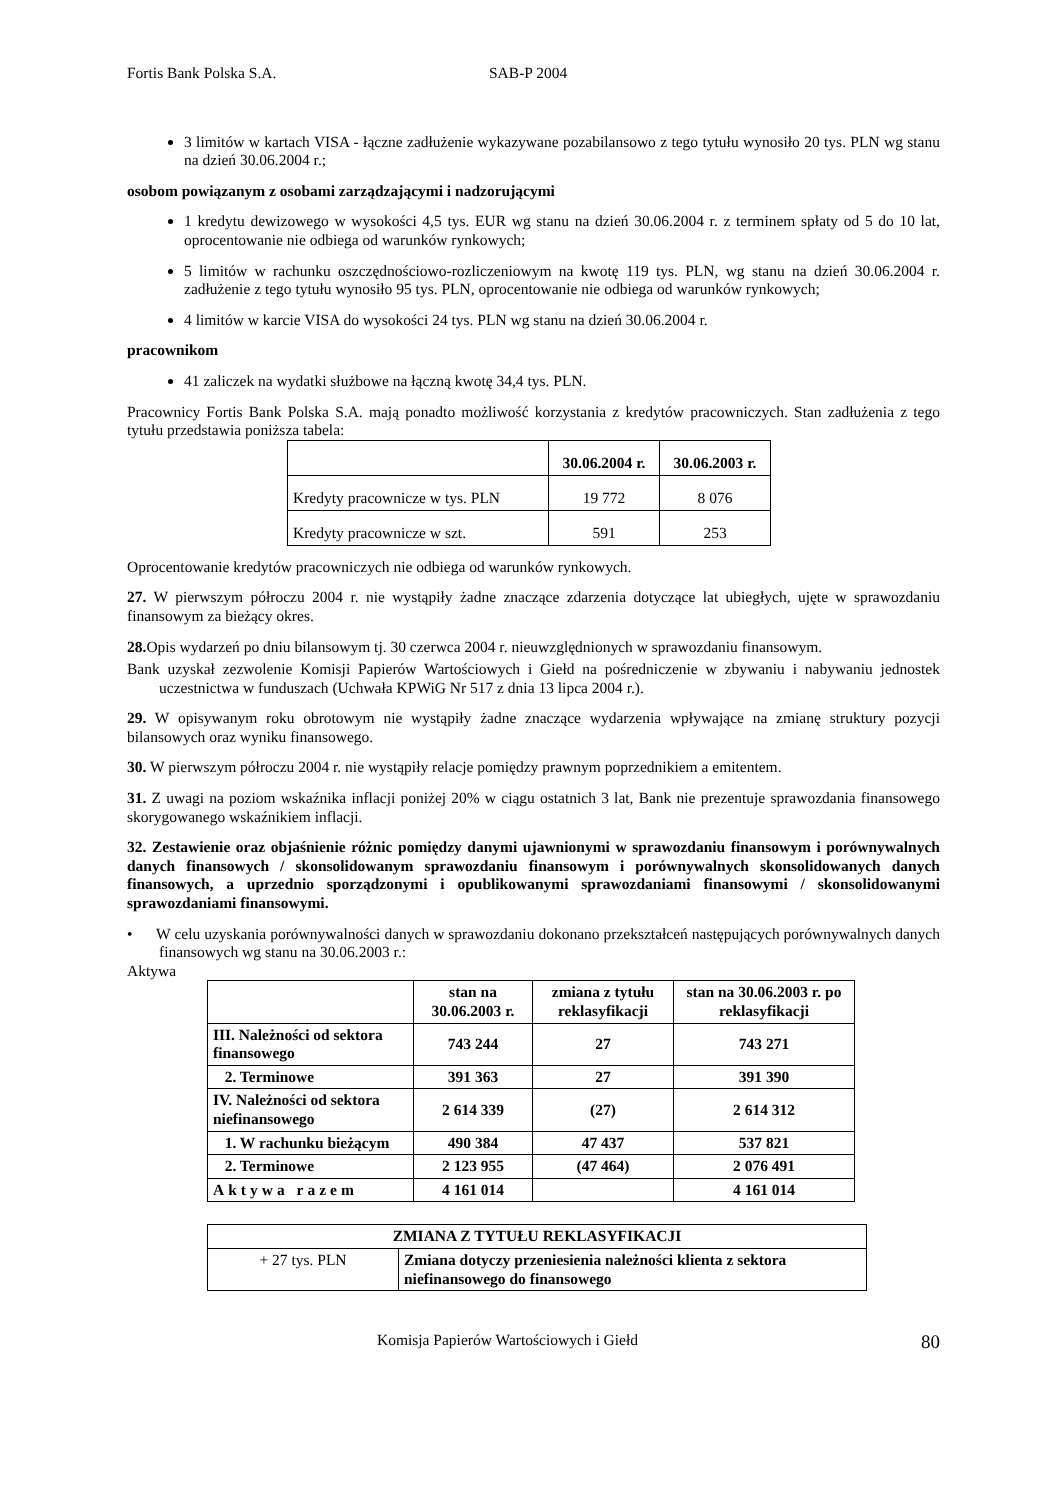Fortis Bank Polska S.A. SAB-P 2004
3 limitów w kartach VISA - łączne zadłużenie wykazywane pozabilansowo z tego tytułu wynosiło 20 tys. PLN wg stanu na dzień 30.06.2004 r.;
osobom powiązanym z osobami zarządzającymi i nadzorującymi
1 kredytu dewizowego w wysokości 4,5 tys. EUR wg stanu na dzień 30.06.2004 r. z terminem spłaty od 5 do 10 lat, oprocentowanie nie odbiega od warunków rynkowych;
5 limitów w rachunku oszczędnościowo-rozliczeniowym na kwotę 119 tys. PLN, wg stanu na dzień 30.06.2004 r. zadłużenie z tego tytułu wynosiło 95 tys. PLN, oprocentowanie nie odbiega od warunków rynkowych;
4 limitów w karcie VISA do wysokości 24 tys. PLN wg stanu na dzień 30.06.2004 r.
pracownikom
41 zaliczek na wydatki służbowe na łączną kwotę 34,4 tys. PLN.
Pracownicy Fortis Bank Polska S.A. mają ponadto możliwość korzystania z kredytów pracowniczych. Stan zadłużenia z tego tytułu przedstawia poniższa tabela:
| | 30.06.2004 r. | 30.06.2003 r. |
| Kredyty pracownicze w tys. PLN | 19 772 | 8 076 |
| Kredyty pracownicze w szt. | 591 | 253 |
Oprocentowanie kredytów pracowniczych nie odbiega od warunków rynkowych.
27. W pierwszym półroczu 2004 r. nie wystąpiły żadne znaczące zdarzenia dotyczące lat ubiegłych, ujęte w sprawozdaniu finansowym za bieżący okres.
28. Opis wydarzeń po dniu bilansowym tj. 30 czerwca 2004 r. nieuwzględnionych w sprawozdaniu finansowym.
Bank uzyskał zezwolenie Komisji Papierów Wartościowych i Giełd na pośredniczenie w zbywaniu i nabywaniu jednostek uczestnictwa w funduszach (Uchwała KPWiG Nr 517 z dnia 13 lipca 2004 r.).
29. W opisywanym roku obrotowym nie wystąpiły żadne znaczące wydarzenia wpływające na zmianę struktury pozycji bilansowych oraz wyniku finansowego.
30. W pierwszym półroczu 2004 r. nie wystąpiły relacje pomiędzy prawnym poprzednikiem a emitentem.
31. Z uwagi na poziom wskaźnika inflacji poniżej 20% w ciągu ostatnich 3 lat, Bank nie prezentuje sprawozdania finansowego skorygowanego wskaźnikiem inflacji.
32. Zestawienie oraz objaśnienie różnic pomiędzy danymi ujawnionymi w sprawozdaniu finansowym i porównywalnych danych finansowych / skonsolidowanym sprawozdaniu finansowym i porównywalnych skonsolidowanych danych finansowych, a uprzednio sporządzonymi i opublikowanymi sprawozdaniami finansowymi / skonsolidowanymi sprawozdaniami finansowymi.
• W celu uzyskania porównywalności danych w sprawozdaniu dokonano przekształceń następujących porównywalnych danych finansowych wg stanu na 30.06.2003 r.:
Aktywa
| | stan na 30.06.2003 r. | zmiana z tytułu reklasyfikacji | stan na 30.06.2003 r. po reklasyfikacji |
| --- | --- | --- | --- |
| III. Należności od sektora finansowego | 743 244 | 27 | 743 271 |
| 2. Terminowe | 391 363 | 27 | 391 390 |
| IV. Należności od sektora niefinansowego | 2 614 339 | (27) | 2 614 312 |
| 1. W rachunku bieżącym | 490 384 | 47 437 | 537 821 |
| 2. Terminowe | 2 123 955 | (47 464) | 2 076 491 |
| Aktywa razem | 4 161 014 | | 4 161 014 |
| ZMIANA Z TYTUŁU REKLASYFIKACJI | |
| --- | --- |
| + 27 tys. PLN | Zmiana dotyczy przeniesienia należności klienta z sektora niefinansowego do finansowego |
Komisja Papierów Wartościowych i Giełd 80